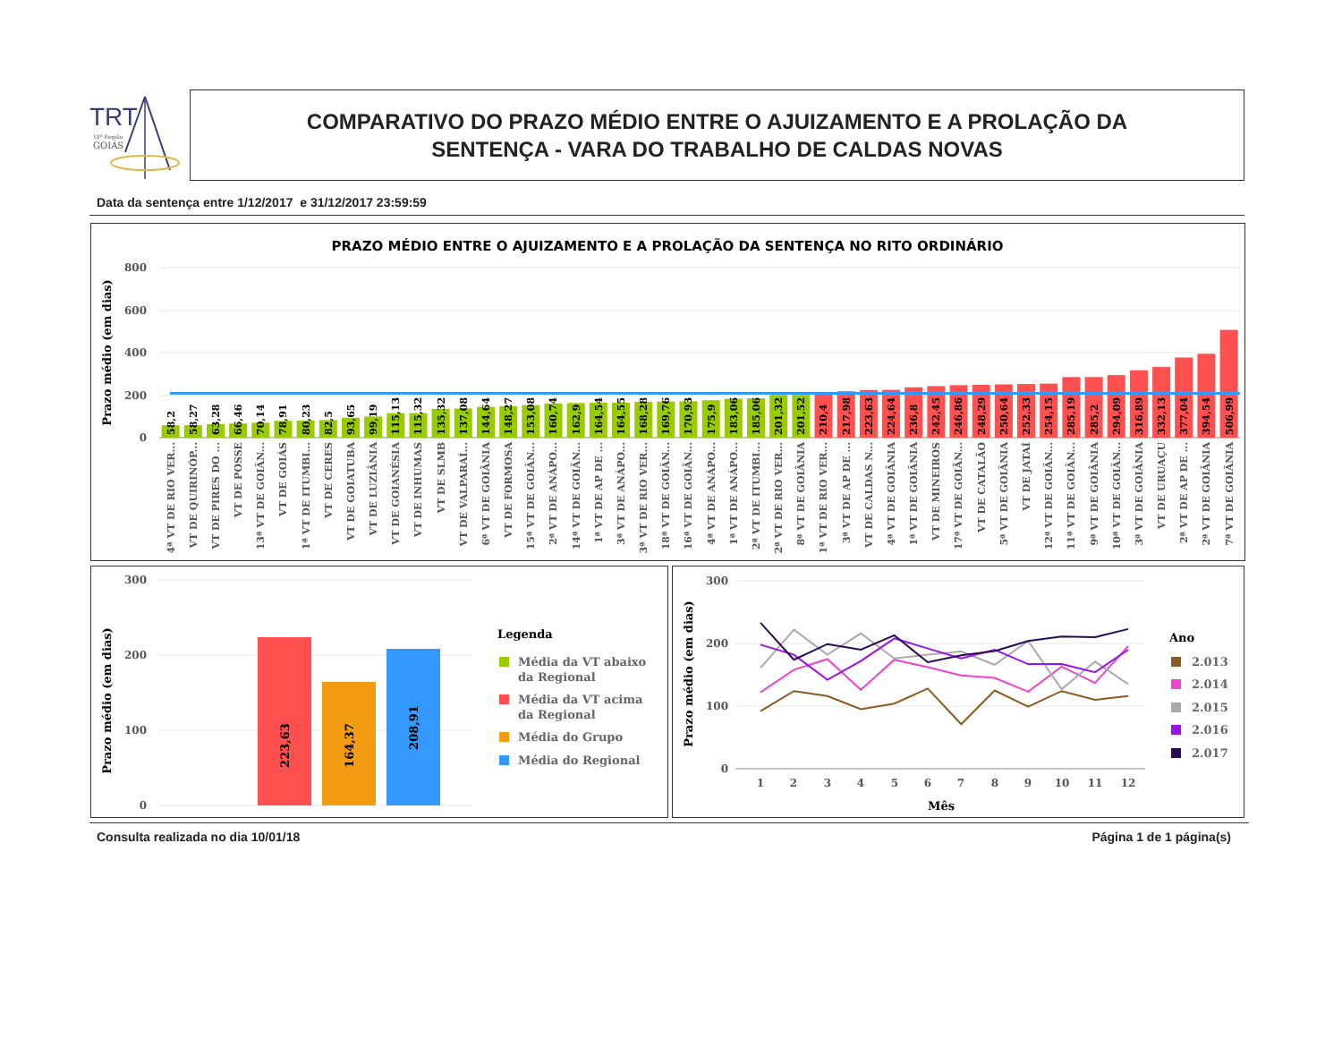TRT
18ª Região
GOIÁS
COMPARATIVO DO PRAZO MÉDIO ENTRE O AJUIZAMENTO E A PROLAÇÃO DA
SENTENÇA - VARA DO TRABALHO DE CALDAS NOVAS
Data da sentença entre 1/12/2017 e 31/12/2017 23:59:59
PRAZO MÉDIO ENTRE O AJUIZAMENTO E A PROLAÇÃO DA SENTENÇA NO RITO ORDINÁRIO
Prazo médio (em dias)
800
600
400
200
0
58,2
58,27
63,28
66,46
70,14
78,91
80,23
82,5
93,65
99,19
115,13
115,32
135,32
137,08
144,64
148,27
153,08
160,74
162,9
164,54
164,55
168,28
169,76
170,93
175,9
183,06
185,06
201,32
201,52
210,4
217,98
223,63
224,64
236,8
242,45
246,86
248,29
250,64
252,33
254,15
285,19
285,2
294,09
316,89
332,13
377,04
394,54
506,99
4ª VT DE RIO VER...
VT DE QUIRINÓP...
VT DE PIRES DO ...
VT DE POSSE
13ª VT DE GOIÂN...
VT DE GOIÁS
1ª VT DE ITUMBI...
VT DE CERES
VT DE GOIATUBA
VT DE LUZIÂNIA
VT DE GOIANÉSIA
VT DE INHUMAS
VT DE SLMB
VT DE VALPARAÍ...
6ª VT DE GOIÂNIA
VT DE FORMOSA
15ª VT DE GOIÂN...
2ª VT DE ANÁPO...
14ª VT DE GOIÂN...
1ª VT DE AP DE ...
3ª VT DE ANÁPO...
3ª VT DE RIO VER...
18ª VT DE GOIÂN...
16ª VT DE GOIÂN...
4ª VT DE ANÁPO...
1ª VT DE ANÁPO...
2ª VT DE ITUMBI...
2ª VT DE RIO VER...
8ª VT DE GOIÂNIA
1ª VT DE RIO VER...
3ª VT DE AP DE ...
VT DE CALDAS N...
4ª VT DE GOIÂNIA
1ª VT DE GOIÂNIA
VT DE MINEIROS
17ª VT DE GOIÂN...
VT DE CATALÃO
5ª VT DE GOIÂNIA
VT DE JATAÍ
12ª VT DE GOIÂN...
11ª VT DE GOIÂN...
9ª VT DE GOIÂNIA
10ª VT DE GOIÂN...
3ª VT DE GOIÂNIA
VT DE URUAÇU
2ª VT DE AP DE ...
2ª VT DE GOIÂNIA
7ª VT DE GOIÂNIA
Prazo médio (em dias)
300
200
100
0
223,63
164,37
208,91
Legenda
Média da VT abaixo
da Regional
Média da VT acima
da Regional
Média do Grupo
Média do Regional
Prazo médio (em dias)
300
200
100
0
1
2
3
4
5
6
7
8
9
10
11
12
Mês
Ano
2.013
2.014
2.015
2.016
2.017
Consulta realizada no dia 10/01/18 Página 1 de 1 página(s)